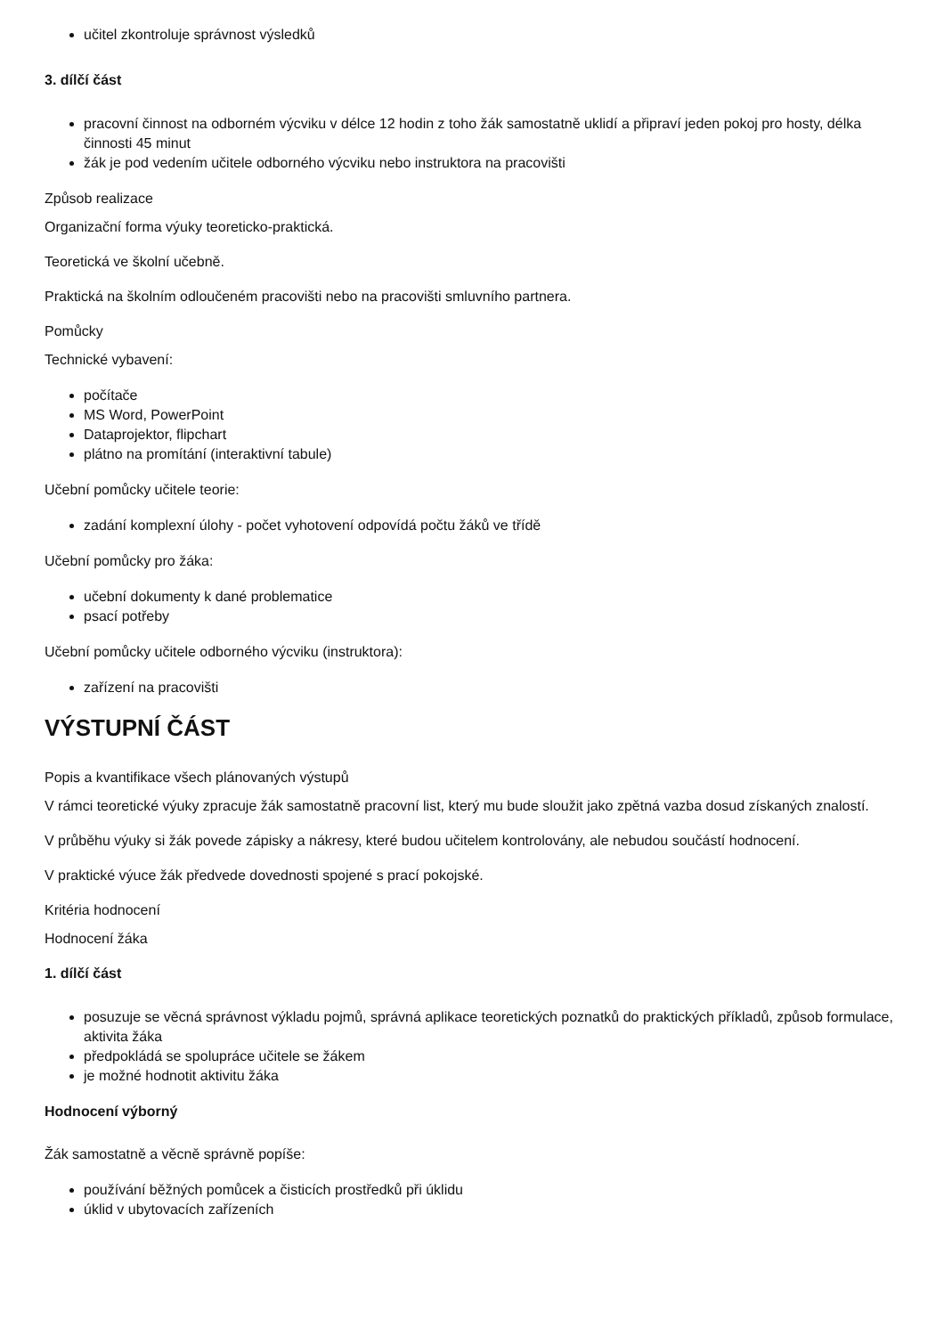učitel zkontroluje správnost výsledků
3. dílčí část
pracovní činnost na odborném výcviku v délce 12 hodin z toho žák samostatně uklidí a připraví jeden pokoj pro hosty, délka činnosti 45 minut
žák je pod vedením učitele odborného výcviku nebo instruktora na pracovišti
Způsob realizace
Organizační forma výuky teoreticko-praktická.
Teoretická ve školní učebně.
Praktická na školním odloučeném pracovišti nebo na pracovišti smluvního partnera.
Pomůcky
Technické vybavení:
počítače
MS Word, PowerPoint
Dataprojektor, flipchart
plátno na promítání (interaktivní tabule)
Učební pomůcky učitele teorie:
zadání komplexní úlohy - počet vyhotovení odpovídá počtu žáků ve třídě
Učební pomůcky pro žáka:
učební dokumenty k dané problematice
psací potřeby
Učební pomůcky učitele odborného výcviku (instruktora):
zařízení na pracovišti
VÝSTUPNÍ ČÁST
Popis a kvantifikace všech plánovaných výstupů
V rámci teoretické výuky zpracuje žák samostatně pracovní list, který mu bude sloužit jako zpětná vazba dosud získaných znalostí.
V průběhu výuky si žák povede zápisky a nákresy, které budou učitelem kontrolovány, ale nebudou součástí hodnocení.
V praktické výuce žák předvede dovednosti spojené s prací pokojské.
Kritéria hodnocení
Hodnocení žáka
1. dílčí část
posuzuje se věcná správnost výkladu pojmů, správná aplikace teoretických poznatků do praktických příkladů, způsob formulace, aktivita žáka
předpokládá se spolupráce učitele se žákem
je možné hodnotit aktivitu žáka
Hodnocení výborný
Žák samostatně a věcně správně popíše:
používání běžných pomůcek a čisticích prostředků při úklidu
úklid v ubytovacích zařízeních